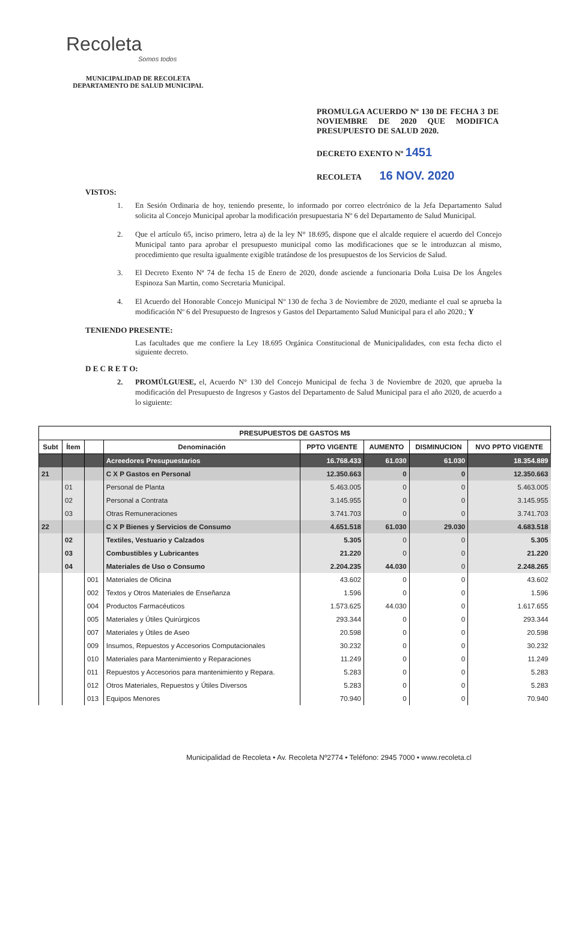Recoleta
Somos todos
MUNICIPALIDAD DE RECOLETA
DEPARTAMENTO DE SALUD MUNICIPAL
PROMULGA ACUERDO Nº 130 DE FECHA 3 DE NOVIEMBRE DE 2020 QUE MODIFICA PRESUPUESTO DE SALUD 2020.
DECRETO EXENTO Nº 1451
RECOLETA 16 NOV. 2020
VISTOS:
1. En Sesión Ordinaria de hoy, teniendo presente, lo informado por correo electrónico de la Jefa Departamento Salud solicita al Concejo Municipal aprobar la modificación presupuestaria Nº 6 del Departamento de Salud Municipal.
2. Que el artículo 65, inciso primero, letra a) de la ley N° 18.695, dispone que el alcalde requiere el acuerdo del Concejo Municipal tanto para aprobar el presupuesto municipal como las modificaciones que se le introduzcan al mismo, procedimiento que resulta igualmente exigible tratándose de los presupuestos de los Servicios de Salud.
3. El Decreto Exento Nª 74 de fecha 15 de Enero de 2020, donde asciende a funcionaria Doña Luisa De los Ángeles Espinoza San Martin, como Secretaria Municipal.
4. El Acuerdo del Honorable Concejo Municipal Nº 130 de fecha 3 de Noviembre de 2020, mediante el cual se aprueba la modificación Nº 6 del Presupuesto de Ingresos y Gastos del Departamento Salud Municipal para el año 2020.; Y
TENIENDO PRESENTE:
Las facultades que me confiere la Ley 18.695 Orgánica Constitucional de Municipalidades, con esta fecha dicto el siguiente decreto.
D E C R E T O:
2. PROMÚLGUESE, el, Acuerdo N° 130 del Concejo Municipal de fecha 3 de Noviembre de 2020, que aprueba la modificación del Presupuesto de Ingresos y Gastos del Departamento de Salud Municipal para el año 2020, de acuerdo a lo siguiente:
| PRESUPUESTOS DE GASTOS M$ | | | | | | | |
| --- | --- | --- | --- | --- | --- | --- | --- |
| Subt | Ítem | | Denominación | PPTO VIGENTE | AUMENTO | DISMINUCION | NVO PPTO VIGENTE |
| | | | Acreedores Presupuestarios | 16.768.433 | 61.030 | 61.030 | 18.354.889 |
| 21 | | | C X P Gastos en Personal | 12.350.663 | 0 | 0 | 12.350.663 |
| | 01 | | Personal de Planta | 5.463.005 | 0 | 0 | 5.463.005 |
| | 02 | | Personal a Contrata | 3.145.955 | 0 | 0 | 3.145.955 |
| | 03 | | Otras Remuneraciones | 3.741.703 | 0 | 0 | 3.741.703 |
| 22 | | | C X P Bienes y Servicios de Consumo | 4.651.518 | 61.030 | 29.030 | 4.683.518 |
| | 02 | | Textiles, Vestuario y Calzados | 5.305 | 0 | 0 | 5.305 |
| | 03 | | Combustibles y Lubricantes | 21.220 | 0 | 0 | 21.220 |
| | 04 | | Materiales de Uso o Consumo | 2.204.235 | 44.030 | 0 | 2.248.265 |
| | | 001 | Materiales de Oficina | 43.602 | 0 | 0 | 43.602 |
| | | 002 | Textos y Otros Materiales de Enseñanza | 1.596 | 0 | 0 | 1.596 |
| | | 004 | Productos Farmacéuticos | 1.573.625 | 44.030 | 0 | 1.617.655 |
| | | 005 | Materiales y Útiles Quirúrgicos | 293.344 | 0 | 0 | 293.344 |
| | | 007 | Materiales y Útiles de Aseo | 20.598 | 0 | 0 | 20.598 |
| | | 009 | Insumos, Repuestos y Accesorios Computacionales | 30.232 | 0 | 0 | 30.232 |
| | | 010 | Materiales para Mantenimiento y Reparaciones | 11.249 | 0 | 0 | 11.249 |
| | | 011 | Repuestos y Accesorios para mantenimiento y Repara. | 5.283 | 0 | 0 | 5.283 |
| | | 012 | Otros Materiales, Repuestos y Útiles Diversos | 5.283 | 0 | 0 | 5.283 |
| | | 013 | Equipos Menores | 70.940 | 0 | 0 | 70.940 |
Municipalidad de Recoleta • Av. Recoleta Nº2774 • Teléfono: 2945 7000 • www.recoleta.cl